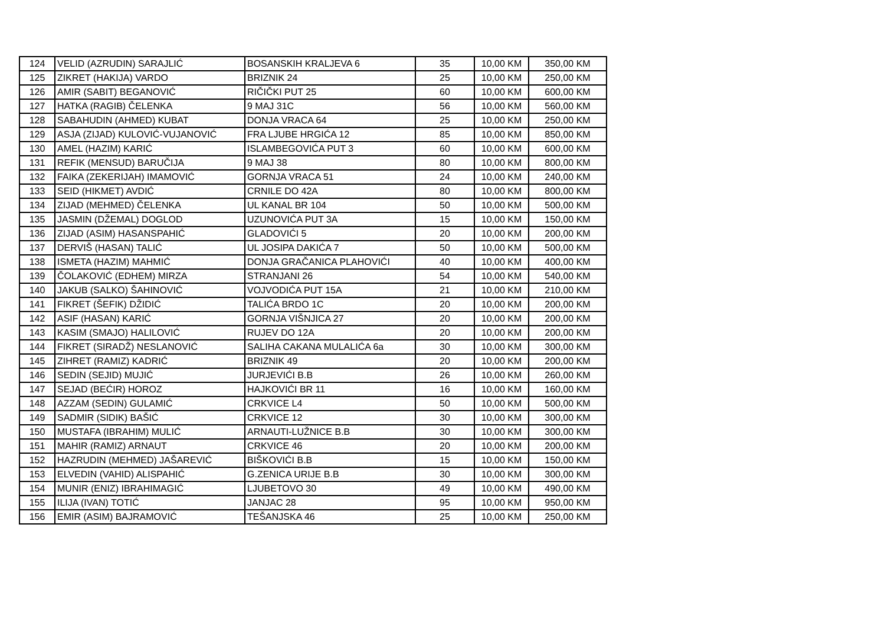| 124 | VELID (AZRUDIN) SARAJLIĆ | BOSANSKIH KRALJEVA 6 | 35 | 10,00 KM | 350,00 KM |
| 125 | ZIKRET (HAKIJA) VARDO | BRIZNIK 24 | 25 | 10,00 KM | 250,00 KM |
| 126 | AMIR (SABIT) BEGANOVIĆ | RIČIČKI PUT 25 | 60 | 10,00 KM | 600,00 KM |
| 127 | HATKA (RAGIB) ČELENKA | 9 MAJ 31C | 56 | 10,00 KM | 560,00 KM |
| 128 | SABAHUDIN (AHMED) KUBAT | DONJA VRACA 64 | 25 | 10,00 KM | 250,00 KM |
| 129 | ASJA (ZIJAD) KULOVIĆ-VUJANOVIĆ | FRA LJUBE HRGIĆA 12 | 85 | 10,00 KM | 850,00 KM |
| 130 | AMEL (HAZIM) KARIĆ | ISLAMBEGOVIĆA PUT 3 | 60 | 10,00 KM | 600,00 KM |
| 131 | REFIK (MENSUD) BARUČIJA | 9 MAJ 38 | 80 | 10,00 KM | 800,00 KM |
| 132 | FAIKA (ZEKERIJAH) IMAMOVIĆ | GORNJA VRACA 51 | 24 | 10,00 KM | 240,00 KM |
| 133 | SEID (HIKMET) AVDIĆ | CRNILE DO 42A | 80 | 10,00 KM | 800,00 KM |
| 134 | ZIJAD (MEHMED) ČELENKA | UL KANAL BR 104 | 50 | 10,00 KM | 500,00 KM |
| 135 | JASMIN (DŽEMAL) DOGLOD | UZUNOVIĆA PUT 3A | 15 | 10,00 KM | 150,00 KM |
| 136 | ZIJAD (ASIM) HASANSPAHIĆ | GLADOVIĆI 5 | 20 | 10,00 KM | 200,00 KM |
| 137 | DERVIŠ (HASAN) TALIĆ | UL JOSIPA DAKIĆA 7 | 50 | 10,00 KM | 500,00 KM |
| 138 | ISMETA (HAZIM) MAHMIĆ | DONJA GRAČANICA PLAHOVIĆI | 40 | 10,00 KM | 400,00 KM |
| 139 | ČOLAKOVIĆ (EDHEM) MIRZA | STRANJANI 26 | 54 | 10,00 KM | 540,00 KM |
| 140 | JAKUB (SALKO) ŠAHINOVIĆ | VOJVODIĆA PUT 15A | 21 | 10,00 KM | 210,00 KM |
| 141 | FIKRET (ŠEFIK) DŽIDIĆ | TALIĆA BRDO 1C | 20 | 10,00 KM | 200,00 KM |
| 142 | ASIF (HASAN) KARIĆ | GORNJA VIŠNJICA 27 | 20 | 10,00 KM | 200,00 KM |
| 143 | KASIM (SMAJO) HALILOVIĆ | RUJEV DO 12A | 20 | 10,00 KM | 200,00 KM |
| 144 | FIKRET (SIRADŽ) NESLANOVIĆ | SALIHA CAKANA MULALIĆA 6a | 30 | 10,00 KM | 300,00 KM |
| 145 | ZIHRET (RAMIZ) KADRIĆ | BRIZNIK 49 | 20 | 10,00 KM | 200,00 KM |
| 146 | SEDIN (SEJID) MUJIĆ | JURJEVIĆI B.B | 26 | 10,00 KM | 260,00 KM |
| 147 | SEJAD (BEĆIR) HOROZ | HAJKOVIĆI BR 11 | 16 | 10,00 KM | 160,00 KM |
| 148 | AZZAM (SEDIN) GULAMIĆ | CRKVICE L4 | 50 | 10,00 KM | 500,00 KM |
| 149 | SADMIR (SIDIK) BAŠIĆ | CRKVICE 12 | 30 | 10,00 KM | 300,00 KM |
| 150 | MUSTAFA (IBRAHIM) MULIĆ | ARNAUTI-LUŽNICE B.B | 30 | 10,00 KM | 300,00 KM |
| 151 | MAHIR (RAMIZ) ARNAUT | CRKVICE 46 | 20 | 10,00 KM | 200,00 KM |
| 152 | HAZRUDIN (MEHMED) JAŠAREVIĆ | BIŠKOVIĆI B.B | 15 | 10,00 KM | 150,00 KM |
| 153 | ELVEDIN (VAHID) ALISPAHIĆ | G.ZENICA URIJE B.B | 30 | 10,00 KM | 300,00 KM |
| 154 | MUNIR (ENIZ) IBRAHIMAGIĆ | LJUBETOVO 30 | 49 | 10,00 KM | 490,00 KM |
| 155 | ILIJA (IVAN) TOTIĆ | JANJAC 28 | 95 | 10,00 KM | 950,00 KM |
| 156 | EMIR (ASIM) BAJRAMOVIĆ | TEŠANJSKA 46 | 25 | 10,00 KM | 250,00 KM |